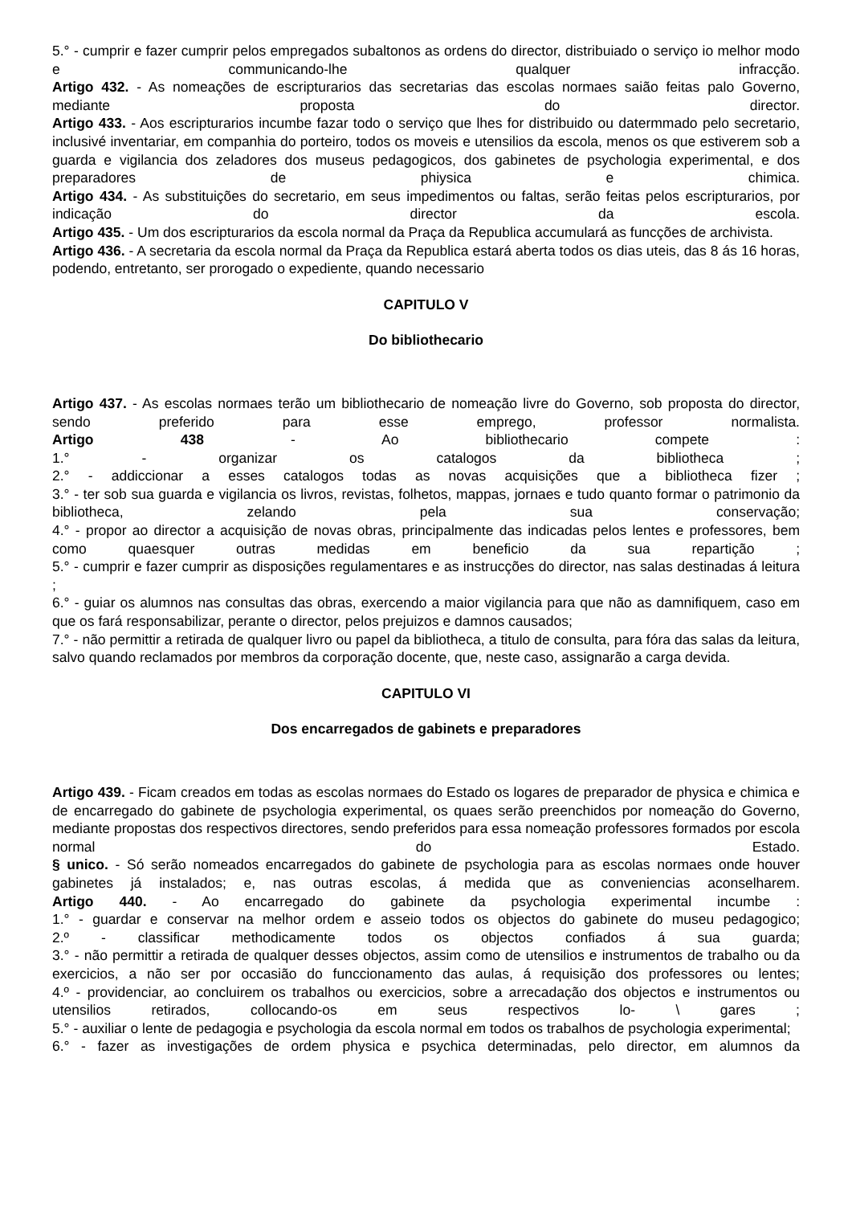5.° - cumprir e fazer cumprir pelos empregados subaltonos as ordens do director, distribuiado o serviço io melhor modo e communicando-lhe qualquer infracção.
Artigo 432. - As nomeações de escripturarios das secretarias das escolas normaes saião feitas palo Governo, mediante proposta do director.
Artigo 433. - Aos escripturarios incumbe fazar todo o serviço que lhes for distribuido ou datermmado pelo secretario, inclusivé inventariar, em companhia do porteiro, todos os moveis e utensilios da escola, menos os que estiverem sob a guarda e vigilancia dos zeladores dos museus pedagogicos, dos gabinetes de psychologia experimental, e dos preparadores de phiysica e chimica.
Artigo 434. - As substituições do secretario, em seus impedimentos ou faltas, serão feitas pelos escripturarios, por indicação do director da escola.
Artigo 435. - Um dos escripturarios da escola normal da Praça da Republica accumulará as funcções de archivista.
Artigo 436. - A secretaria da escola normal da Praça da Republica estará aberta todos os dias uteis, das 8 ás 16 horas, podendo, entretanto, ser prorogado o expediente, quando necessario
CAPITULO V
Do bibliothecario
Artigo 437. - As escolas normaes terão um bibliothecario de nomeação livre do Governo, sob proposta do director, sendo preferido para esse emprego, professor normalista.
Artigo 438 - Ao bibliothecario compete :
1.° - organizar os catalogos da bibliotheca ;
2.° - addiccionar a esses catalogos todas as novas acquisições que a bibliotheca fizer ;
3.° - ter sob sua guarda e vigilancia os livros, revistas, folhetos, mappas, jornaes e tudo quanto formar o patrimonio da bibliotheca, zelando pela sua conservação;
4.° - propor ao director a acquisição de novas obras, principalmente das indicadas pelos lentes e professores, bem como quaesquer outras medidas em beneficio da sua repartição ;
5.° - cumprir e fazer cumprir as disposições regulamentares e as instrucções do director, nas salas destinadas á leitura ;
6.° - guiar os alumnos nas consultas das obras, exercendo a maior vigilancia para que não as damnifiquem, caso em que os fará responsabilizar, perante o director, pelos prejuizos e damnos causados;
7.° - não permittir a retirada de qualquer livro ou papel da bibliotheca, a titulo de consulta, para fóra das salas da leitura, salvo quando reclamados por membros da corporação docente, que, neste caso, assignarão a carga devida.
CAPITULO VI
Dos encarregados de gabinets e preparadores
Artigo 439. - Ficam creados em todas as escolas normaes do Estado os logares de preparador de physica e chimica e de encarregado do gabinete de psychologia experimental, os quaes serão preenchidos por nomeação do Governo, mediante propostas dos respectivos directores, sendo preferidos para essa nomeação professores formados por escola normal do Estado.
§ unico. - Só serão nomeados encarregados do gabinete de psychologia para as escolas normaes onde houver gabinetes já instalados; e, nas outras escolas, á medida que as conveniencias aconselharem.
Artigo 440. - Ao encarregado do gabinete da psychologia experimental incumbe :
1.° - guardar e conservar na melhor ordem e asseio todos os objectos do gabinete do museu pedagogico;
2.º - classificar methodicamente todos os objectos confiados á sua guarda;
3.° - não permittir a retirada de qualquer desses objectos, assim como de utensilios e instrumentos de trabalho ou da exercicios, a não ser por occasião do funccionamento das aulas, á requisição dos professores ou lentes;
4.º - providenciar, ao concluirem os trabalhos ou exercicios, sobre a arrecadação dos objectos e instrumentos ou utensilios retirados, collocando-os em seus respectivos lo- \ gares ;
5.° - auxiliar o lente de pedagogia e psychologia da escola normal em todos os trabalhos de psychologia experimental;
6.° - fazer as investigações de ordem physica e psychica determinadas, pelo director, em alumnos da